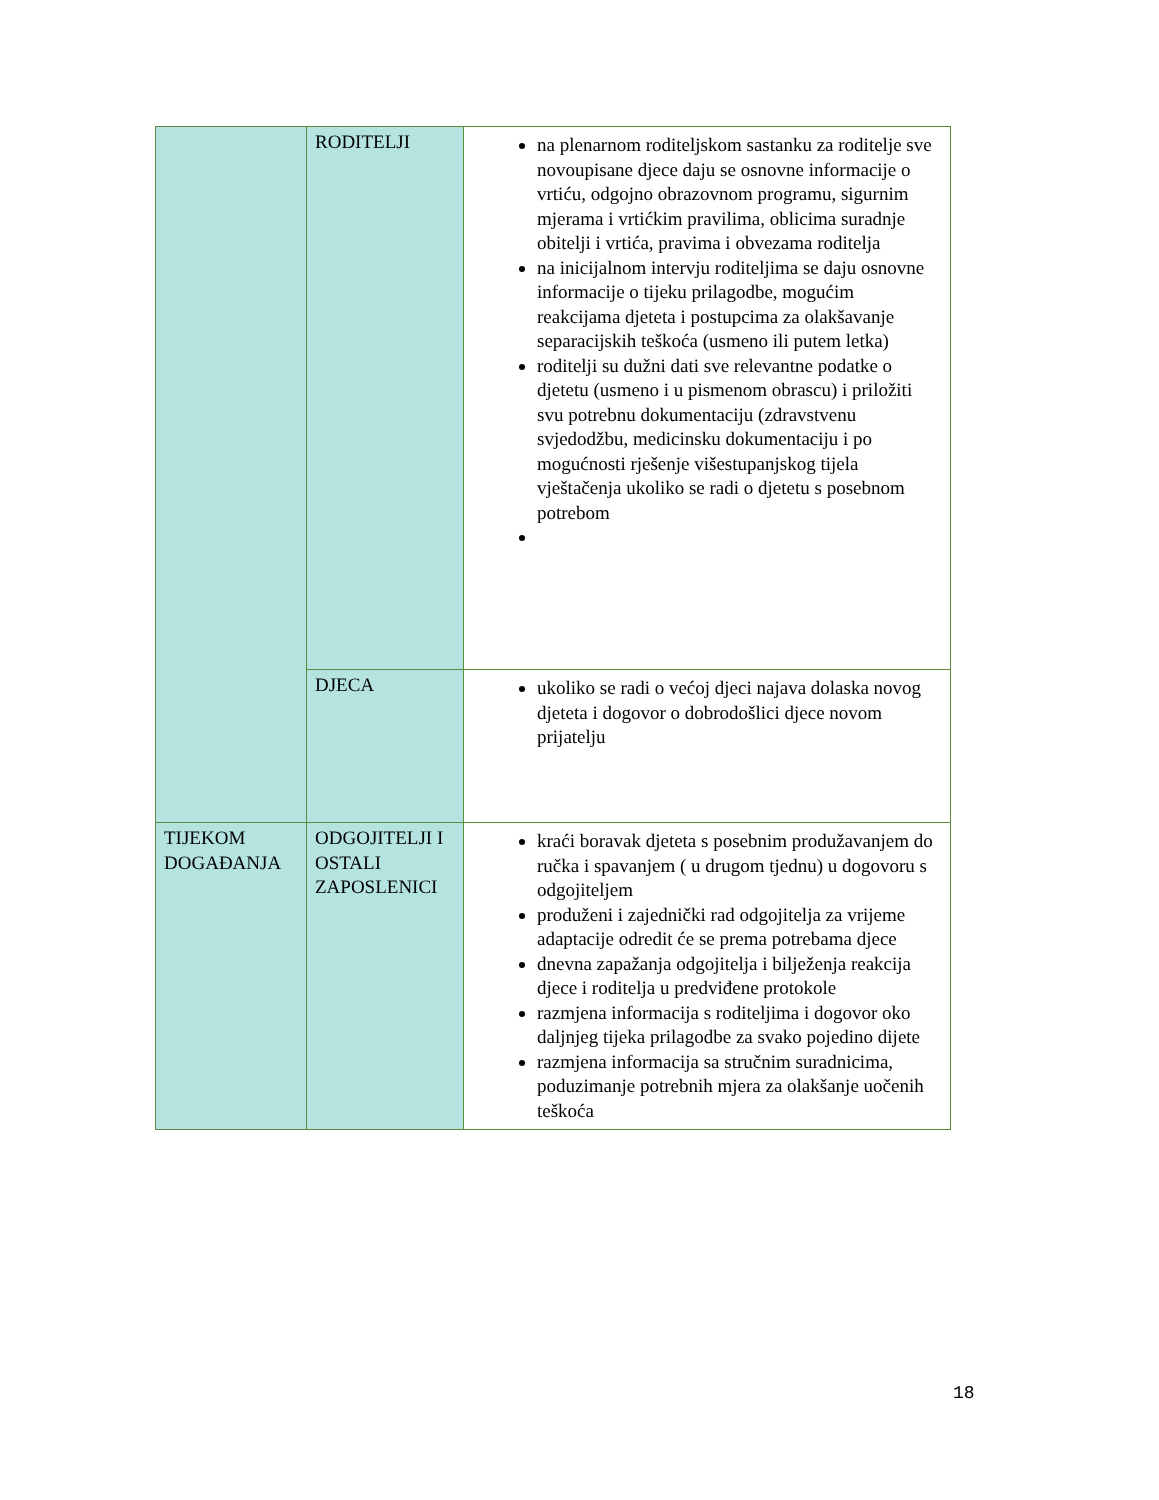| | RODITELJI | na plenarnom roditeljskom sastanku za roditelje sve novoupisane djece daju se osnovne informacije o vrtiću, odgojno obrazovnom programu, sigurnim mjerama i vrtićkim pravilima, oblicima suradnje obitelji i vrtića, pravima i obvezama roditelja na inicijalnom intervju roditeljima se daju osnovne informacije o tijeku prilagodbe, mogućim reakcijama djeteta i postupcima za olakšavanje separacijskih teškoća (usmeno ili putem letka) roditelji su dužni dati sve relevantne podatke o djetetu (usmeno i u pismenom obrascu) i priložiti svu potrebnu dokumentaciju (zdravstvenu svjedodžbu, medicinsku dokumentaciju i po mogućnosti rješenje višestupanjskog tijela vještačenja ukoliko se radi o djetetu s posebnom potrebom |
| | DJECA | ukoliko se radi o većoj djeci najava dolaska novog djeteta i dogovor o dobrodošlici djece novom prijatelju |
| TIJEKOM DOGAĐANJA | ODGOJITELJI I OSTALI ZAPOSLENICI | kraći boravak djeteta s posebnim produžavanjem do ručka i spavanjem ( u drugom tjednu) u dogovoru s odgojiteljem produženi i zajednički rad odgojitelja za vrijeme adaptacije odredit će se prema potrebama djece dnevna zapažanja odgojitelja i bilježenja reakcija djece i roditelja u predviđene protokole razmjena informacija s roditeljima i dogovor oko daljnjeg tijeka prilagodbe za svako pojedino dijete razmjena informacija sa stručnim suradnicima, poduzimanje potrebnih mjera za olakšanje uočenih teškoća |
18